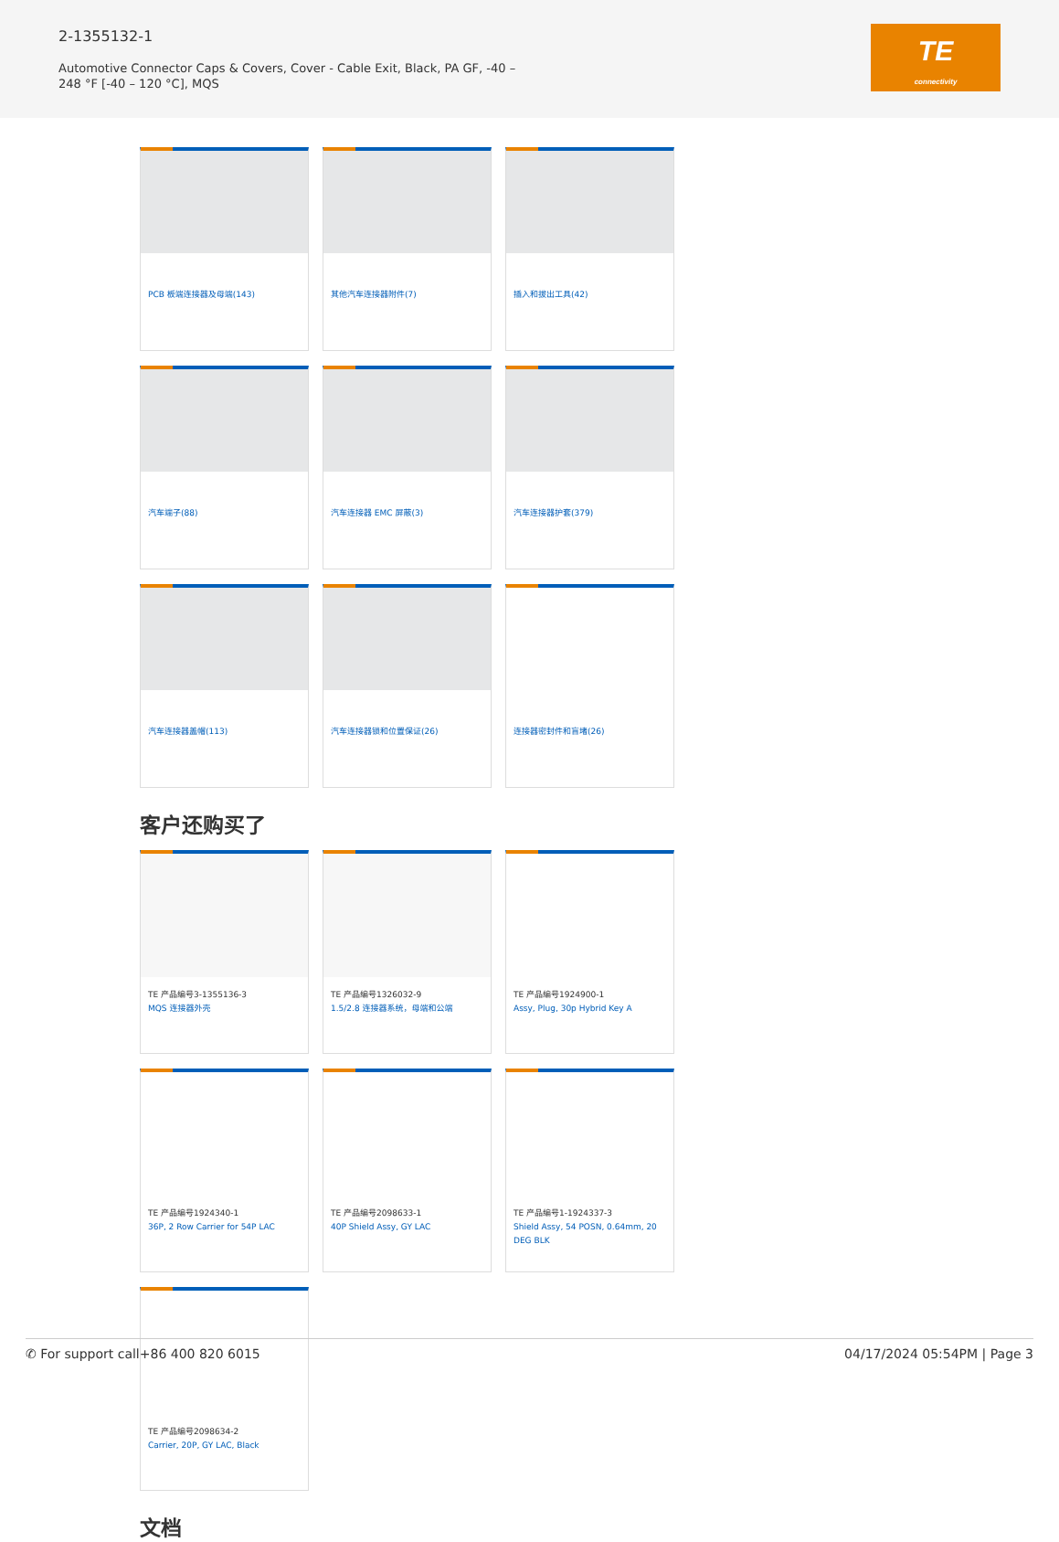2-1355132-1
Automotive Connector Caps & Covers, Cover - Cable Exit, Black, PA GF, -40 – 248 °F [-40 – 120 °C], MQS
TE
connectivity
PCB 板端连接器及母端(143)
其他汽车连接器附件(7)
插入和拔出工具(42)
汽车端子(88)
汽车连接器 EMC 屏蔽(3)
汽车连接器护套(379)
汽车连接器盖帽(113)
汽车连接器锁和位置保证(26)
连接器密封件和盲堵(26)
客户还购买了
TE 产品编号3-1355136-3
MQS 连接器外壳
TE 产品编号1326032-9
1.5/2.8 连接器系统，母端和公端
TE 产品编号1924900-1
Assy, Plug, 30p Hybrid Key A
TE 产品编号1924340-1
36P, 2 Row Carrier for 54P LAC
TE 产品编号2098633-1
40P Shield Assy, GY LAC
TE 产品编号1-1924337-3
Shield Assy, 54 POSN, 0.64mm, 20 DEG BLK
TE 产品编号2098634-2
Carrier, 20P, GY LAC, Black
文档
✆ For support call+86 400 820 6015 04/17/2024 05:54PM | Page 3